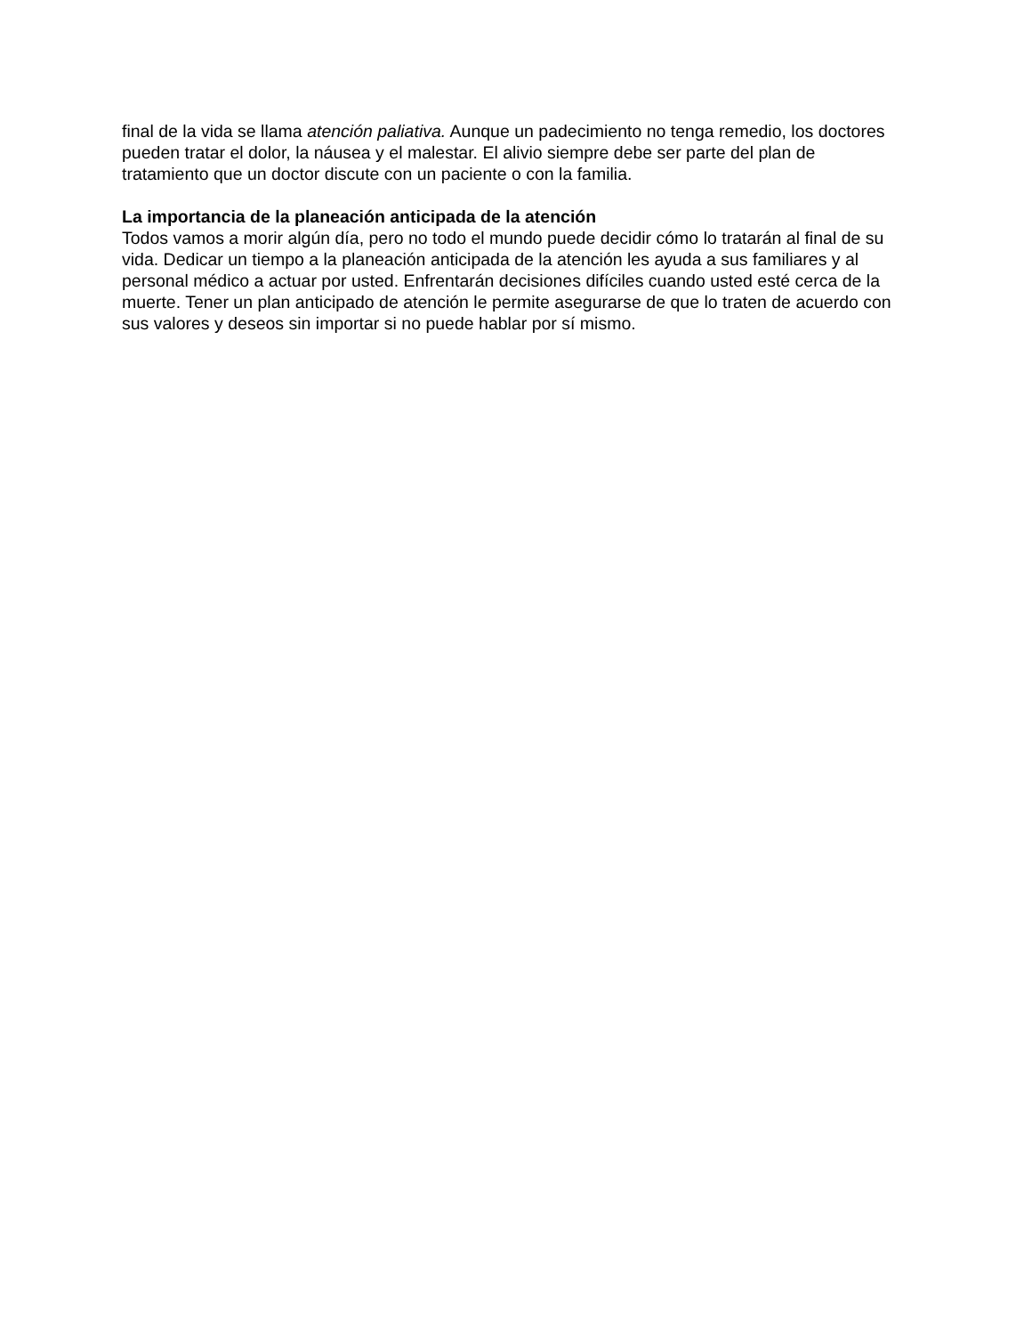final de la vida se llama atención paliativa. Aunque un padecimiento no tenga remedio, los doctores pueden tratar el dolor, la náusea y el malestar. El alivio siempre debe ser parte del plan de tratamiento que un doctor discute con un paciente o con la familia.
La importancia de la planeación anticipada de la atención
Todos vamos a morir algún día, pero no todo el mundo puede decidir cómo lo tratarán al final de su vida. Dedicar un tiempo a la planeación anticipada de la atención les ayuda a sus familiares y al personal médico a actuar por usted. Enfrentarán decisiones difíciles cuando usted esté cerca de la muerte. Tener un plan anticipado de atención le permite asegurarse de que lo traten de acuerdo con sus valores y deseos sin importar si no puede hablar por sí mismo.